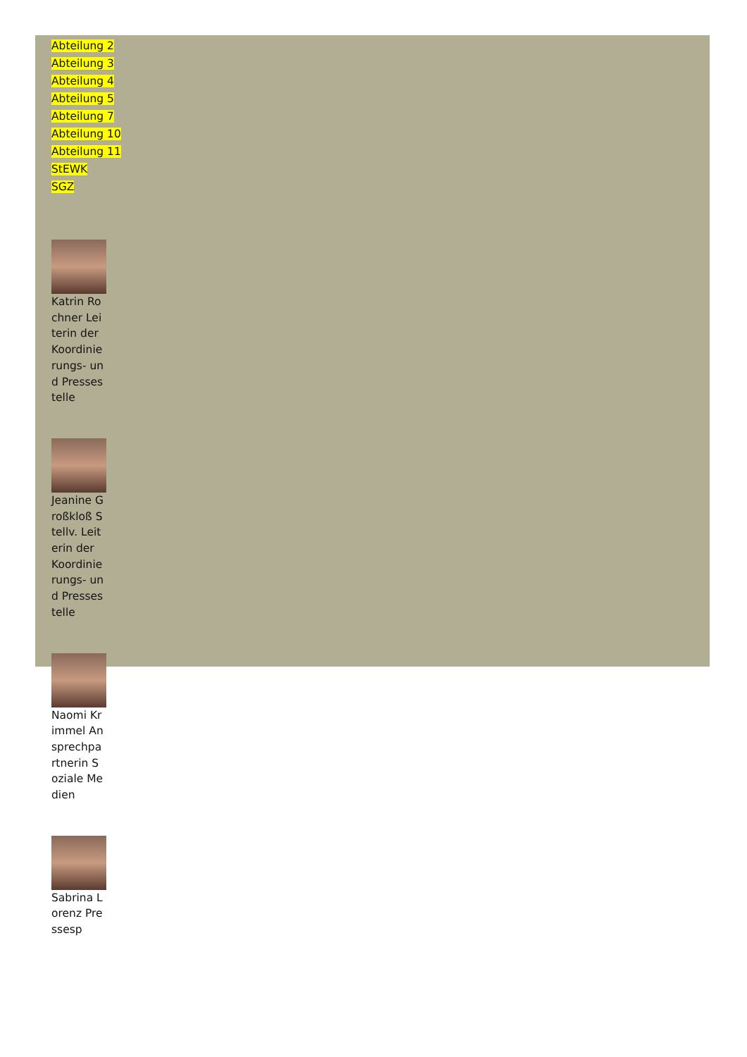Abteilung 2
Abteilung 3
Abteilung 4
Abteilung 5
Abteilung 7
Abteilung 10
Abteilung 11
StEWK
SGZ
Katrin Rochner Leiterin der Koordinierungs- und Pressestelle
Jeanine Großkloß Stellv. Leiterin der Koordinierungs- und Pressestelle
Naomi Krimmel Ansprechpartnerin Soziale Medien
Sabrina Lorenz Pressesp